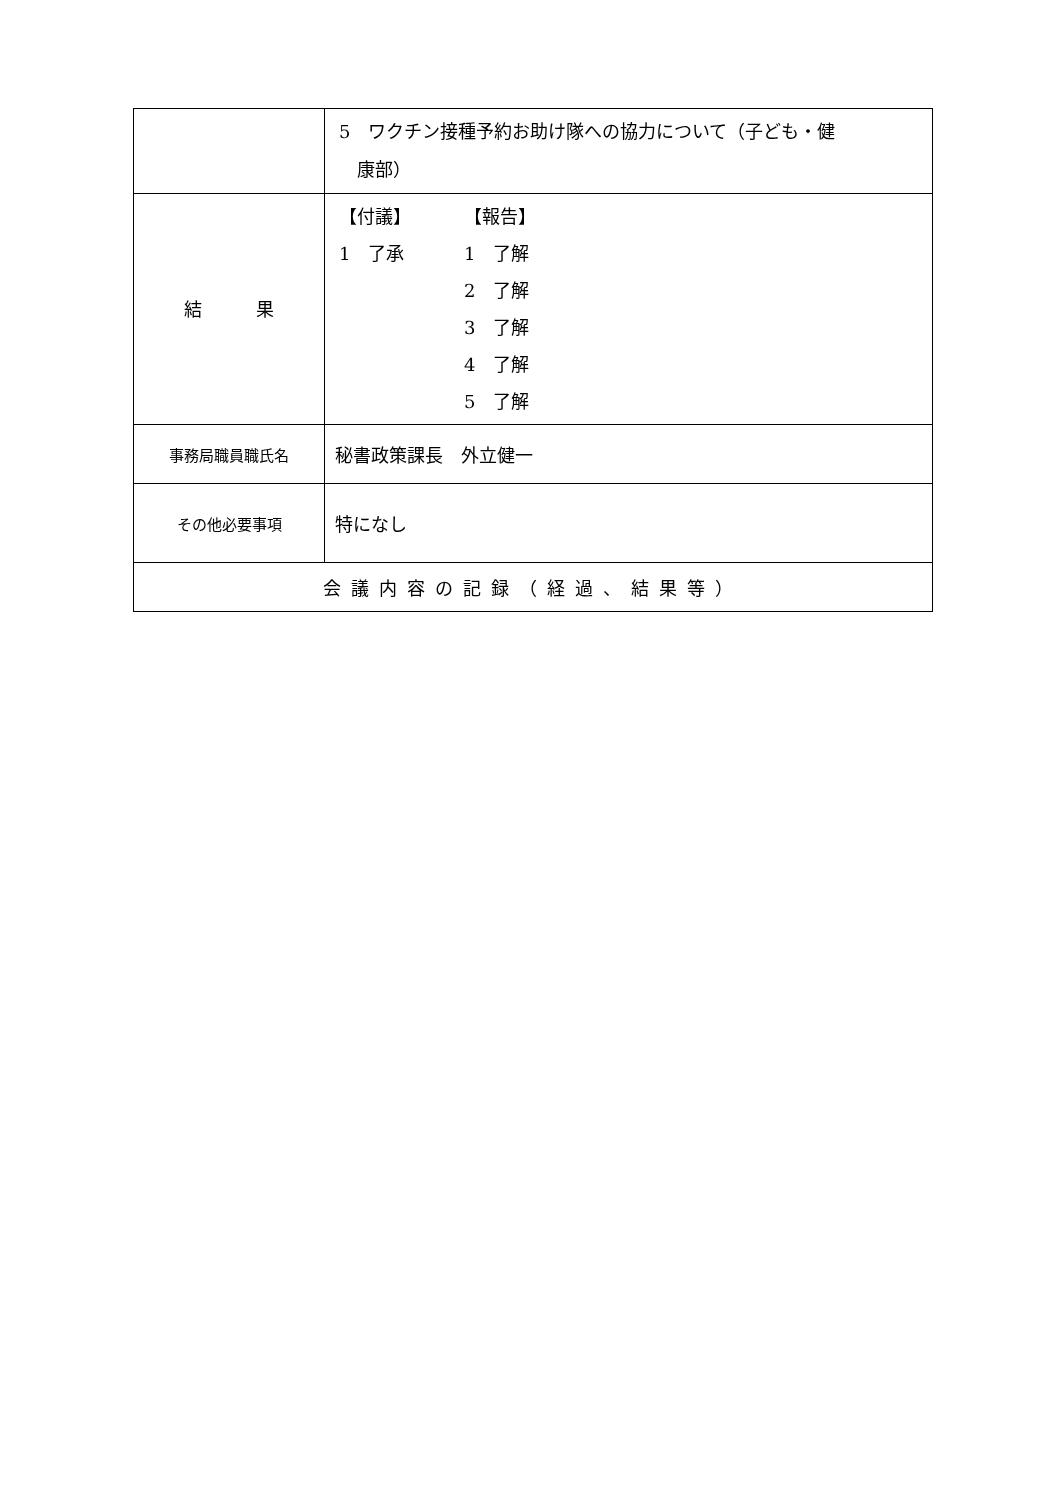| | 5 ワクチン接種予約お助け隊への協力について（子ども・健 康部） |
| 結 果 | 【付議】 【報告】 1 了承 1 了解 2 了解 3 了解 4 了解 5 了解 |
| 事務局職員職氏名 | 秘書政策課長 外立健一 |
| その他必要事項 | 特になし |
| 会議内容の記録（経過、結果等） | |